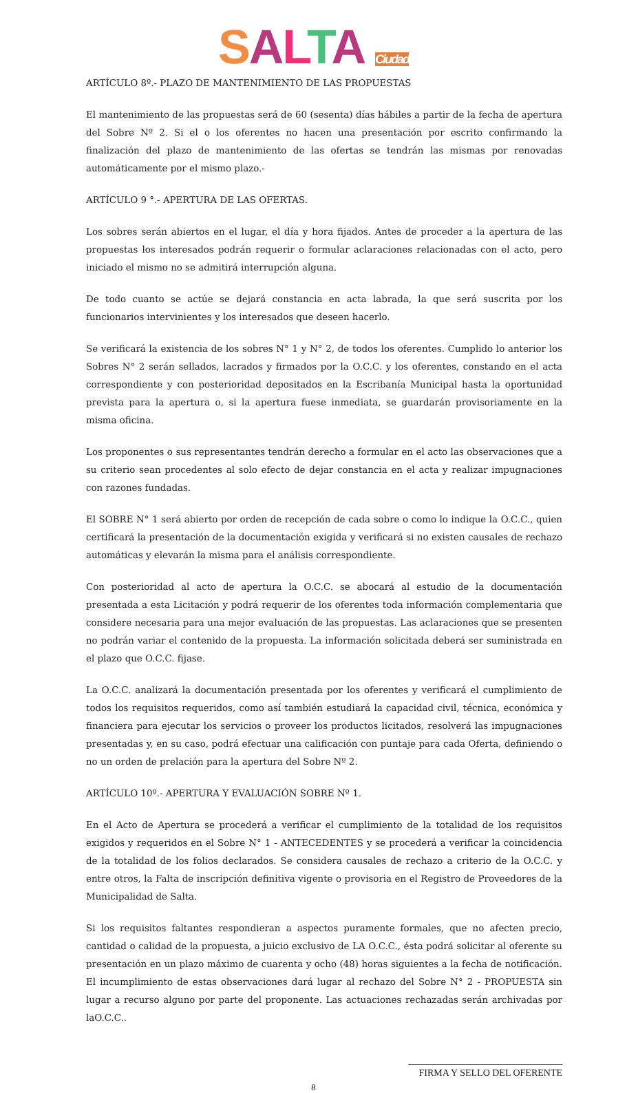SALTA Ciudad
ARTÍCULO 8º.- PLAZO DE MANTENIMIENTO DE LAS PROPUESTAS
El mantenimiento de las propuestas será de 60 (sesenta) días hábiles a partir de la fecha de apertura del Sobre Nº 2. Si el o los oferentes no hacen una presentación por escrito confirmando la finalización del plazo de mantenimiento de las ofertas se tendrán las mismas por renovadas automáticamente por el mismo plazo.-
ARTÍCULO 9 °.- APERTURA DE LAS OFERTAS.
Los sobres serán abiertos en el lugar, el día y hora fijados. Antes de proceder a la apertura de las propuestas los interesados podrán requerir o formular aclaraciones relacionadas con el acto, pero iniciado el mismo no se admitirá interrupción alguna.
De todo cuanto se actúe se dejará constancia en acta labrada, la que será suscrita por los funcionarios intervinientes y los interesados que deseen hacerlo.
Se verificará la existencia de los sobres N° 1 y N° 2, de todos los oferentes. Cumplido lo anterior los Sobres N° 2 serán sellados, lacrados y firmados por la O.C.C. y los oferentes, constando en el acta correspondiente y con posterioridad depositados en la Escribanía Municipal hasta la oportunidad prevista para la apertura o, si la apertura fuese inmediata, se guardarán provisoriamente en la misma oficina.
Los proponentes o sus representantes tendrán derecho a formular en el acto las observaciones que a su criterio sean procedentes al solo efecto de dejar constancia en el acta y realizar impugnaciones con razones fundadas.
El SOBRE N° 1 será abierto por orden de recepción de cada sobre o como lo indique la O.C.C., quien certificará la presentación de la documentación exigida y verificará si no existen causales de rechazo automáticas y elevarán la misma para el análisis correspondiente.
Con posterioridad al acto de apertura la O.C.C. se abocará al estudio de la documentación presentada a esta Licitación y podrá requerir de los oferentes toda información complementaria que considere necesaria para una mejor evaluación de las propuestas. Las aclaraciones que se presenten no podrán variar el contenido de la propuesta. La información solicitada deberá ser suministrada en el plazo que O.C.C. fijase.
La O.C.C. analizará la documentación presentada por los oferentes y verificará el cumplimiento de todos los requisitos requeridos, como así también estudiará la capacidad civil, técnica, económica y financiera para ejecutar los servicios o proveer los productos licitados, resolverá las impugnaciones presentadas y, en su caso, podrá efectuar una calificación con puntaje para cada Oferta, definiendo o no un orden de prelación para la apertura del Sobre Nº 2.
ARTÍCULO 10º.- APERTURA Y EVALUACIÓN SOBRE Nº 1.
En el Acto de Apertura se procederá a verificar el cumplimiento de la totalidad de los requisitos exigidos y requeridos en el Sobre N° 1 - ANTECEDENTES y se procederá a verificar la coincidencia de la totalidad de los folios declarados. Se considera causales de rechazo a criterio de la O.C.C. y entre otros, la Falta de inscripción definitiva vigente o provisoria en el Registro de Proveedores de la Municipalidad de Salta.
Si los requisitos faltantes respondieran a aspectos puramente formales, que no afecten precio, cantidad o calidad de la propuesta, a juicio exclusivo de LA O.C.C., ésta podrá solicitar al oferente su presentación en un plazo máximo de cuarenta y ocho (48) horas siguientes a la fecha de notificación. El incumplimiento de estas observaciones dará lugar al rechazo del Sobre N° 2 - PROPUESTA sin lugar a recurso alguno por parte del proponente. Las actuaciones rechazadas serán archivadas por laO.C.C..
________________________________
FIRMA Y SELLO DEL OFERENTE
8